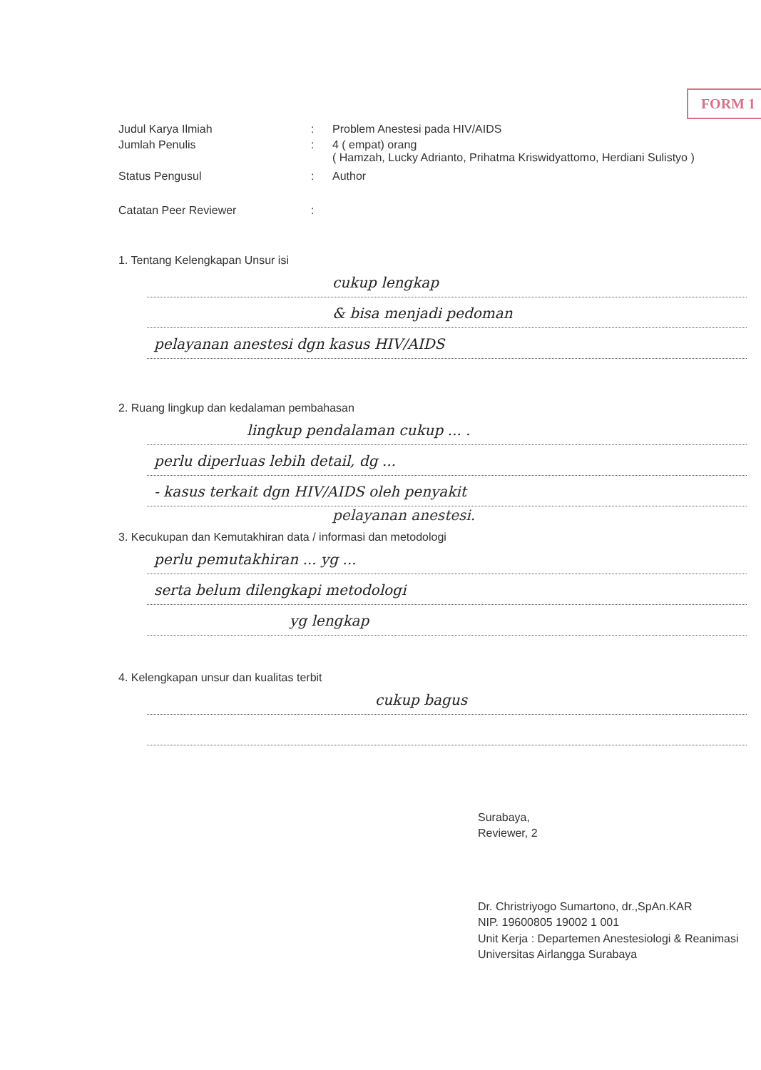FORM 1
| Judul Karya Ilmiah | : | Problem Anestesi pada HIV/AIDS |
| Jumlah Penulis | : | 4 ( empat) orang ( Hamzah, Lucky Adrianto, Prihatma Kriswidyattomo, Herdiani Sulistyo ) |
| Status Pengusul | : | Author |
| Catatan Peer Reviewer | : | |
1. Tentang Kelengkapan Unsur isi
cukup lengkap
& bisa menjadi pedoman
pelayanan anestesi dgn kasus HIV/AIDS
2. Ruang lingkup dan kedalaman pembahasan
lingkup pendalaman cukup ... .
perlu diperluas lebih detail, dg ...
- kasus terkait dgn HIV/AIDS oleh penyakit
pelayanan anestesi.
3. Kecukupan dan Kemutakhiran data / informasi dan metodologi
perlu pemutakhiran ... yg ...
serta belum dilengkapi metodologi
yg lengkap
4. Kelengkapan unsur dan kualitas terbit
cukup bagus
Surabaya,
Reviewer, 2
Dr. Christriyogo Sumartono, dr.,SpAn.KAR
NIP. 19600805 19002 1 001
Unit Kerja : Departemen Anestesiologi & Reanimasi
Universitas Airlangga Surabaya